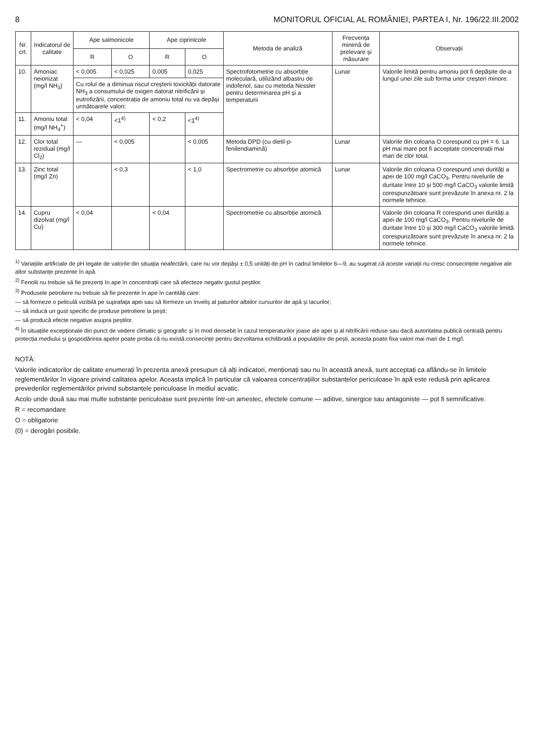8 MONITORUL OFICIAL AL ROMÂNIEI, PARTEA I, Nr. 196/22.III.2002
| Nr. crt. | Indicatorul de calitate | Ape salmonicole | | Ape ciprinicole | | Metoda de analiză | Frecvența minimă de prelevare și măsurare | Observații |
| --- | --- | --- | --- | --- | --- | --- | --- | --- |
| | | R | O | R | O | | | |
| 10. | Amoniac neionizat (mg/l NH<sub>3</sub>) | < 0,005 | < 0,025 | 0,005 | 0,025 | Spectrofotometrie cu absorbție moleculară, utilizând albastru de indofenol, sau cu metoda Nessler pentru determinarea pH și a temperaturii | Lunar | Valorile limită pentru amoniu pot fi depășite de-a lungul unei zile sub forma unor creșteri minore. |
| | | Cu rolul de a diminua riscul creșterii toxicității datorate NH<sub>3</sub> a consumului de oxigen datorat nitrificării și eutrofizării, concentrația de amoniu total nu va depăși următoarele valori: | | | | | | |
| 11. | Amoniu total (mg/l NH<sub>4</sub><sup>+</sup>) | < 0,04 | <1<sup>4)</sup> | < 0,2 | <1<sup>4)</sup> | | | |
| 12. | Clor total rezidual (mg/l Cl<sub>2</sub>) | — | < 0,005 | | < 0,005 | Metoda DPD (cu dietil-p-fenilendiamină) | Lunar | Valorile din coloana O corespund cu pH = 6. La pH mai mare pot fi acceptate concentrații mai mari de clor total. |
| 13. | Zinc total (mg/l Zn) | | < 0,3 | | < 1,0 | Spectrometrie cu absorbție atomică | Lunar | Valorile din coloana O corespund unei durități a apei de 100 mg/l CaCO<sub>3</sub>. Pentru nivelurile de duritate între 10 și 500 mg/l CaCO<sub>3</sub> valorile limită corespunzătoare sunt prevăzute în anexa nr. 2 la normele tehnice. |
| 14. | Cupru dizolvat (mg/l Cu) | < 0,04 | | < 0,04 | | Spectrometrie cu absorbție atomică | | Valorile din coloana R corespund unei durități a apei de 100 mg/l CaCO<sub>3</sub>. Pentru nivelurile de duritate între 10 și 300 mg/l CaCO<sub>3</sub> valorile limită corespunzătoare sunt prevăzute în anexa nr. 2 la normele tehnice. |
<sup>1)</sup> Variațiile artificiale de pH legate de valorile din situația neafectării, care nu vor depăși ± 0,5 unități de pH în cadrul limitelor 6—9, au sugerat că aceste variații nu cresc consecințele negative ale altor substanțe prezente în apă.
<sup>2)</sup> Fenolii nu trebuie să fie prezenți în ape în concentrații care să afecteze negativ gustul peștilor.
<sup>3)</sup> Produsele petroliere nu trebuie să fie prezente în ape în cantități care:
— să formeze o peliculă vizibilă pe suprafața apei sau să formeze un înveliș al paturilor albiilor cursurilor de apă și lacurilor;
— să inducă un gust specific de produse petroliere la pești;
— să producă efecte negative asupra peștilor.
<sup>4)</sup> În situațiile excepționale din punct de vedere climatic și geografic și în mod deosebit în cazul temperaturilor joase ale apei și al nitrificării reduse sau dacă autoritatea publică centrală pentru protecția mediului și gospodărirea apelor poate proba că nu există consecințe pentru dezvoltarea echilibrată a populațiilor de pești, aceasta poate fixa valori mai mari de 1 mg/l.
NOTĂ:
Valorile indicatorilor de calitate enumerați în prezenta anexă presupun că alți indicatori, menționați sau nu în această anexă, sunt acceptați ca aflându-se în limitele reglementărilor în vigoare privind calitatea apelor. Aceasta implică în particular că valoarea concentrațiilor substanțelor periculoase în apă este redusă prin aplicarea prevederilor reglementărilor privind substanțele periculoase în mediul acvatic.
Acolo unde două sau mai multe substanțe periculoase sunt prezente într-un amestec, efectele comune — aditive, sinergice sau antagoniste — pot fi semnificative.
R = recomandare
O = obligatorie
(0) = derogări posibile.